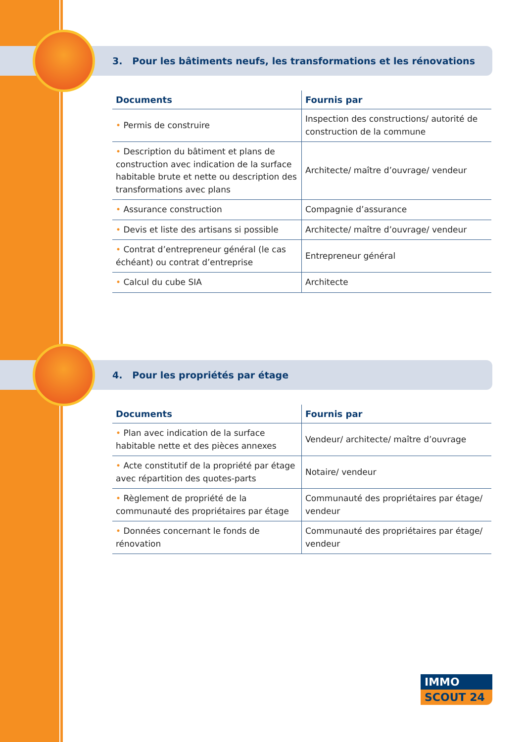3. Pour les bâtiments neufs, les transformations et les rénovations
| Documents | Fournis par |
| --- | --- |
| • Permis de construire | Inspection des constructions/ autorité de construction de la commune |
| • Description du bâtiment et plans de construction avec indication de la surface habitable brute et nette ou description des transformations avec plans | Architecte/ maître d’ouvrage/ vendeur |
| • Assurance construction | Compagnie d’assurance |
| • Devis et liste des artisans si possible | Architecte/ maître d’ouvrage/ vendeur |
| • Contrat d’entrepreneur général (le cas échéant) ou contrat d’entreprise | Entrepreneur général |
| • Calcul du cube SIA | Architecte |
4. Pour les propriétés par étage
| Documents | Fournis par |
| --- | --- |
| • Plan avec indication de la surface habitable nette et des pièces annexes | Vendeur/ architecte/ maître d’ouvrage |
| • Acte constitutif de la propriété par étage avec répartition des quotes-parts | Notaire/ vendeur |
| • Règlement de propriété de la communauté des propriétaires par étage | Communauté des propriétaires par étage/ vendeur |
| • Données concernant le fonds de rénovation | Communauté des propriétaires par étage/ vendeur |
IMMO
SCOUT 24